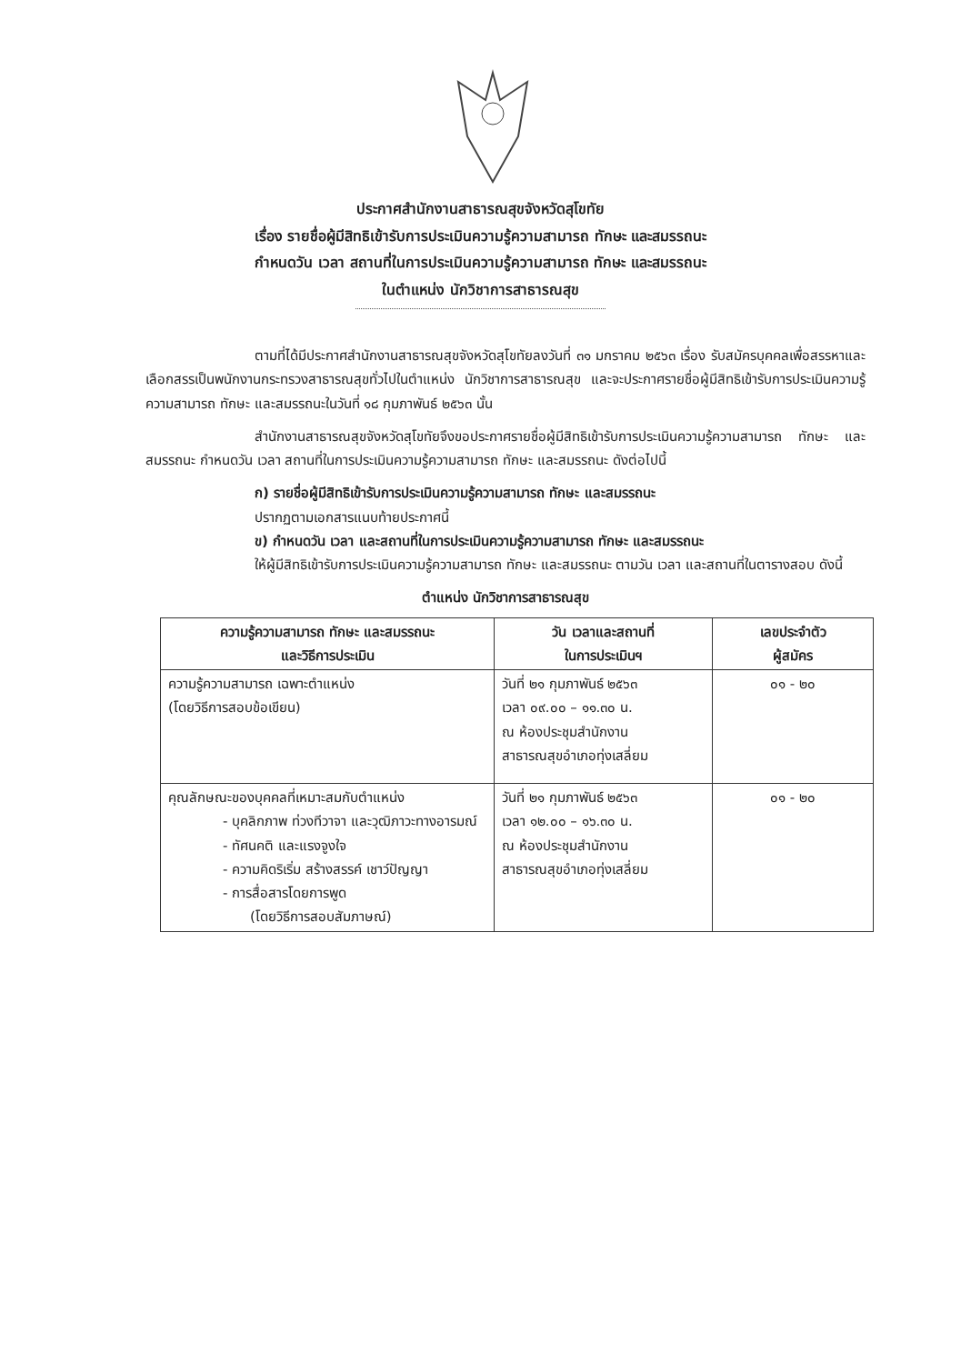ประกาศสำนักงานสาธารณสุขจังหวัดสุโขทัย
เรื่อง รายชื่อผู้มีสิทธิเข้ารับการประเมินความรู้ความสามารถ ทักษะ และสมรรถนะ
กำหนดวัน เวลา สถานที่ในการประเมินความรู้ความสามารถ ทักษะ และสมรรถนะ
ในตำแหน่ง นักวิชาการสาธารณสุข
ตามที่ได้มีประกาศสำนักงานสาธารณสุขจังหวัดสุโขทัยลงวันที่ ๓๑ มกราคม ๒๕๖๓ เรื่อง รับสมัครบุคคลเพื่อสรรหาและเลือกสรรเป็นพนักงานกระทรวงสาธารณสุขทั่วไปในตำแหน่ง นักวิชาการสาธารณสุข และจะประกาศรายชื่อผู้มีสิทธิเข้ารับการประเมินความรู้ความสามารถ ทักษะ และสมรรถนะในวันที่ ๑๘ กุมภาพันธ์ ๒๕๖๓ นั้น
สำนักงานสาธารณสุขจังหวัดสุโขทัยจึงขอประกาศรายชื่อผู้มีสิทธิเข้ารับการประเมินความรู้ความสามารถ ทักษะ และสมรรถนะ กำหนดวัน เวลา สถานที่ในการประเมินความรู้ความสามารถ ทักษะ และสมรรถนะ ดังต่อไปนี้
ก) รายชื่อผู้มีสิทธิเข้ารับการประเมินความรู้ความสามารถ ทักษะ และสมรรถนะ
ปรากฏตามเอกสารแนบท้ายประกาศนี้
ข) กำหนดวัน เวลา และสถานที่ในการประเมินความรู้ความสามารถ ทักษะ และสมรรถนะ
ให้ผู้มีสิทธิเข้ารับการประเมินความรู้ความสามารถ ทักษะ และสมรรถนะ ตามวัน เวลา และสถานที่ในตารางสอบ ดังนี้
ตำแหน่ง นักวิชาการสาธารณสุข
| ความรู้ความสามารถ ทักษะ และสมรรถนะ และวิธีการประเมิน | วัน เวลาและสถานที่ ในการประเมินฯ | เลขประจำตัว ผู้สมัคร |
| --- | --- | --- |
| ความรู้ความสามารถ เฉพาะตำแหน่ง (โดยวิธีการสอบข้อเขียน) | วันที่ ๒๑ กุมภาพันธ์ ๒๕๖๓ เวลา ๐๙.๐๐ – ๑๑.๓๐ น. ณ ห้องประชุมสำนักงาน สาธารณสุขอำเภอทุ่งเสลี่ยม | ๐๑ - ๒๐ |
| คุณลักษณะของบุคคลที่เหมาะสมกับตำแหน่ง - บุคลิกภาพ ท่วงทีวาจา และวุฒิภาวะทางอารมณ์ - ทัศนคติ และแรงจูงใจ - ความคิดริเริ่ม สร้างสรรค์ เชาว์ปัญญา - การสื่อสารโดยการพูด (โดยวิธีการสอบสัมภาษณ์) | วันที่ ๒๑ กุมภาพันธ์ ๒๕๖๓ เวลา ๑๒.๐๐ – ๑๖.๓๐ น. ณ ห้องประชุมสำนักงาน สาธารณสุขอำเภอทุ่งเสลี่ยม | ๐๑ - ๒๐ |